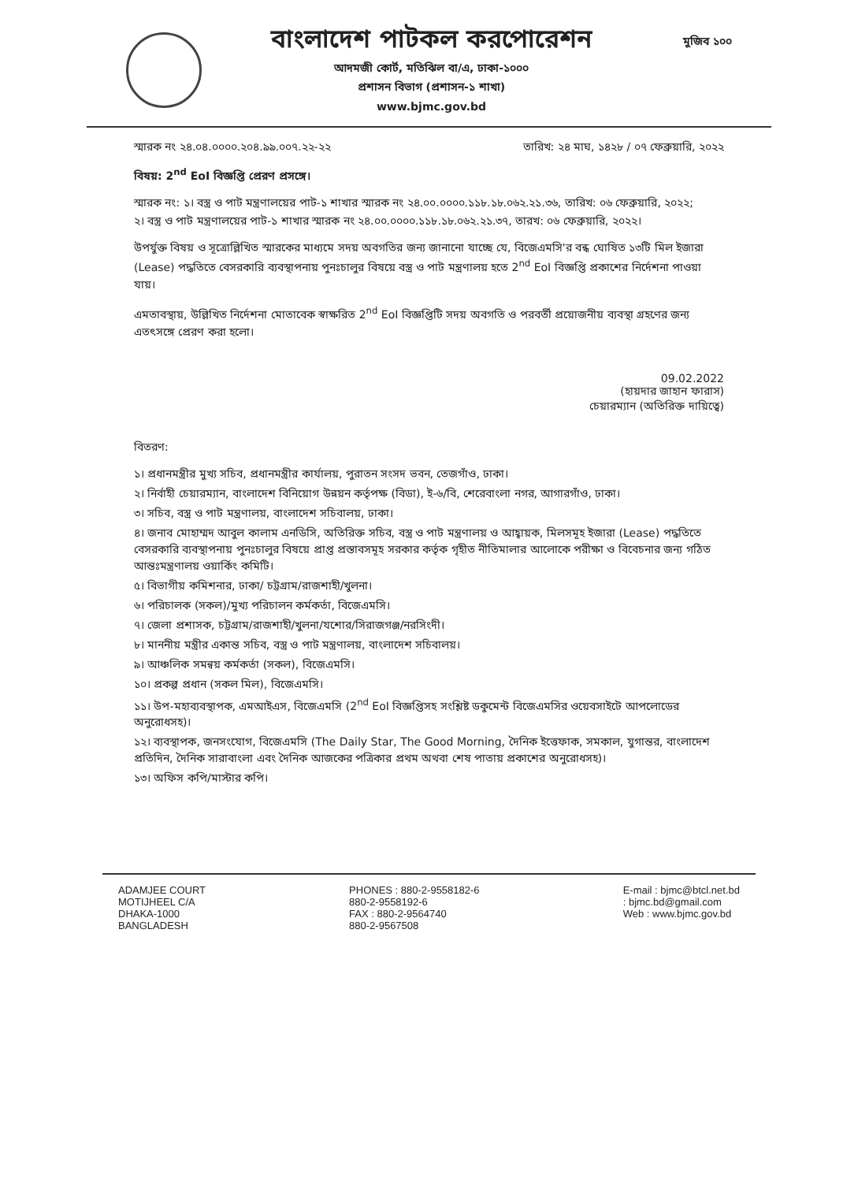বাংলাদেশ পাটকল করপোরেশন
আদমজী কোর্ট, মতিঝিল বা/এ, ঢাকা-১০০০
প্রশাসন বিভাগ (প্রশাসন-১ শাখা)
www.bjmc.gov.bd
মুজিব ১০০
স্মারক নং ২৪.০৪.০০০০.২০৪.৯৯.০০৭.২২-২২ তারিখ: ২৪ মাঘ, ১৪২৮ / ০৭ ফেব্রুয়ারি, ২০২২
বিষয়: 2<sup>nd</sup> EoI বিজ্ঞপ্তি প্রেরণ প্রসঙ্গে।
স্মারক নং: ১। বস্ত্র ও পাট মন্ত্রণালয়ের পাট-১ শাখার স্মারক নং ২৪.০০.০০০০.১১৮.১৮.০৬২.২১.৩৬, তারিখ: ০৬ ফেব্রুয়ারি, ২০২২;
২। বস্ত্র ও পাট মন্ত্রণালয়ের পাট-১ শাখার স্মারক নং ২৪.০০.০০০০.১১৮.১৮.০৬২.২১.৩৭, তারখ: ০৬ ফেব্রুয়ারি, ২০২২।
উপর্যুক্ত বিষয় ও সূত্রোল্লিখিত স্মারকের মাধ্যমে সদয় অবগতির জন্য জানানো যাচ্ছে যে, বিজেএমসি'র বন্ধ ঘোষিত ১৩টি মিল ইজারা (Lease) পদ্ধতিতে বেসরকারি ব্যবস্থাপনায় পুনঃচালুর বিষয়ে বস্ত্র ও পাট মন্ত্রণালয় হতে 2<sup>nd</sup> EoI বিজ্ঞপ্তি প্রকাশের নির্দেশনা পাওয়া যায়।
এমতাবস্থায়, উল্লিখিত নির্দেশনা মোতাবেক স্বাক্ষরিত 2<sup>nd</sup> EoI বিজ্ঞপ্তিটি সদয় অবগতি ও পরবর্তী প্রয়োজনীয় ব্যবস্থা গ্রহণের জন্য এতৎসঙ্গে প্রেরণ করা হলো।
09.02.2022
(হায়দার জাহান ফারাস)
চেয়ারম্যান (অতিরিক্ত দায়িত্বে)
বিতরণ:
১। প্রধানমন্ত্রীর মুখ্য সচিব, প্রধানমন্ত্রীর কার্যালয়, পুরাতন সংসদ ভবন, তেজগাঁও, ঢাকা।
২। নির্বাহী চেয়ারম্যান, বাংলাদেশ বিনিয়োগ উন্নয়ন কর্তৃপক্ষ (বিডা), ই-৬/বি, শেরেবাংলা নগর, আগারগাঁও, ঢাকা।
৩। সচিব, বস্ত্র ও পাট মন্ত্রণালয়, বাংলাদেশ সচিবালয়, ঢাকা।
৪। জনাব মোহাম্মদ আবুল কালাম এনডিসি, অতিরিক্ত সচিব, বস্ত্র ও পাট মন্ত্রণালয় ও আহ্বায়ক, মিলসমূহ ইজারা (Lease) পদ্ধতিতে বেসরকারি ব্যবস্থাপনায় পুনঃচালুর বিষয়ে প্রাপ্ত প্রস্তাবসমূহ সরকার কর্তৃক গৃহীত নীতিমালার আলোকে পরীক্ষা ও বিবেচনার জন্য গঠিত আন্তঃমন্ত্রণালয় ওয়ার্কিং কমিটি।
৫। বিভাগীয় কমিশনার, ঢাকা/ চট্টগ্রাম/রাজশাহী/খুলনা।
৬। পরিচালক (সকল)/মুখ্য পরিচালন কর্মকর্তা, বিজেএমসি।
৭। জেলা প্রশাসক, চট্টগ্রাম/রাজশাহী/খুলনা/যশোর/সিরাজগঞ্জ/নরসিংদী।
৮। মাননীয় মন্ত্রীর একান্ত সচিব, বস্ত্র ও পাট মন্ত্রণালয়, বাংলাদেশ সচিবালয়।
৯। আঞ্চলিক সমন্বয় কর্মকর্তা (সকল), বিজেএমসি।
১০। প্রকল্প প্রধান (সকল মিল), বিজেএমসি।
১১। উপ-মহাব্যবস্থাপক, এমআইএস, বিজেএমসি (2<sup>nd</sup> EoI বিজ্ঞপ্তিসহ সংশ্লিষ্ট ডকুমেন্ট বিজেএমসির ওয়েবসাইটে আপলোডের অনুরোধসহ)।
১২। ব্যবস্থাপক, জনসংযোগ, বিজেএমসি (The Daily Star, The Good Morning, দৈনিক ইত্তেফাক, সমকাল, যুগান্তর, বাংলাদেশ প্রতিদিন, দৈনিক সারাবাংলা এবং দৈনিক আজকের পত্রিকার প্রথম অথবা শেষ পাতায় প্রকাশের অনুরোধসহ)।
১৩। অফিস কপি/মাস্টার কপি।
ADAMJEE COURT
MOTIJHEEL C/A
DHAKA-1000
BANGLADESH
PHONES : 880-2-9558182-6
880-2-9558192-6
FAX : 880-2-9564740
880-2-9567508
E-mail : bjmc@btcl.net.bd
: bjmc.bd@gmail.com
Web : www.bjmc.gov.bd